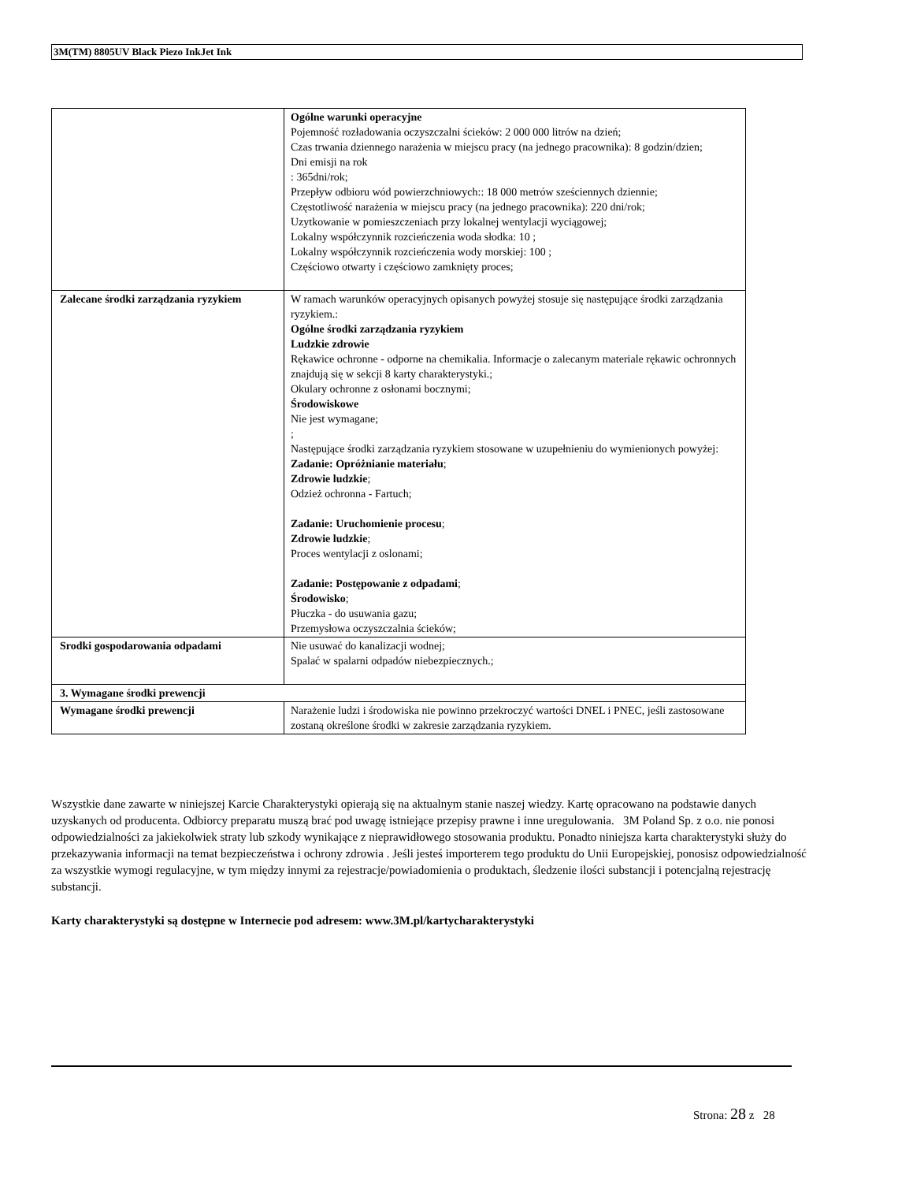3M(TM) 8805UV Black Piezo InkJet Ink
| | Ogólne warunki operacyjne Pojemność rozładowania oczyszczalni ścieków: 2 000 000 litrów na dzień; Czas trwania dziennego narażenia w miejscu pracy (na jednego pracownika): 8 godzin/dzien; Dni emisji na rok : 365dni/rok; Przepływ odbioru wód powierzchniowych:: 18 000 metrów sześciennych dziennie; Częstotliwość narażenia w miejscu pracy (na jednego pracownika): 220 dni/rok; Uzytkowanie w pomieszczeniach przy lokalnej wentylacji wyciągowej; Lokalny współczynnik rozcieńczenia woda słodka: 10 ; Lokalny współczynnik rozcieńczenia wody morskiej: 100 ; Częściowo otwarty i częściowo zamknięty proces; |
| Zalecane środki zarządzania ryzykiem | W ramach warunków operacyjnych opisanych powyżej stosuje się następujące środki zarządzania ryzykiem.: Ogólne środki zarządzania ryzykiem Ludzkie zdrowie Rękawice ochronne - odporne na chemikalia. Informacje o zalecanym materiale rękawic ochronnych znajdują się w sekcji 8 karty charakterystyki.; Okulary ochronne z osłonami bocznymi; Środowiskowe Nie jest wymagane; ; Następujące środki zarządzania ryzykiem stosowane w uzupełnieniu do wymienionych powyżej: Zadanie: Opróżnianie materiału ; Zdrowie ludzkie ; Odzież ochronna - Fartuch; Zadanie: Uruchomienie procesu ; Zdrowie ludzkie ; Proces wentylacji z oslonami; Zadanie: Postępowanie z odpadami ; Środowisko ; Płuczka - do usuwania gazu; Przemysłowa oczyszczalnia ścieków; |
| Srodki gospodarowania odpadami | Nie usuwać do kanalizacji wodnej; Spalać w spalarni odpadów niebezpiecznych.; |
| 3. Wymagane środki prewencji | |
| Wymagane środki prewencji | Narażenie ludzi i środowiska nie powinno przekroczyć wartości DNEL i PNEC, jeśli zastosowane zostaną określone środki w zakresie zarządzania ryzykiem. |
Wszystkie dane zawarte w niniejszej Karcie Charakterystyki opierają się na aktualnym stanie naszej wiedzy. Kartę opracowano na podstawie danych uzyskanych od producenta. Odbiorcy preparatu muszą brać pod uwagę istniejące przepisy prawne i inne uregulowania. 3M Poland Sp. z o.o. nie ponosi odpowiedzialności za jakiekolwiek straty lub szkody wynikające z nieprawidłowego stosowania produktu. Ponadto niniejsza karta charakterystyki służy do przekazywania informacji na temat bezpieczeństwa i ochrony zdrowia . Jeśli jesteś importerem tego produktu do Unii Europejskiej, ponosisz odpowiedzialność za wszystkie wymogi regulacyjne, w tym między innymi za rejestracje/powiadomienia o produktach, śledzenie ilości substancji i potencjalną rejestrację substancji.
Karty charakterystyki są dostępne w Internecie pod adresem: www.3M.pl/kartycharakterystyki
Strona: 28 z 28